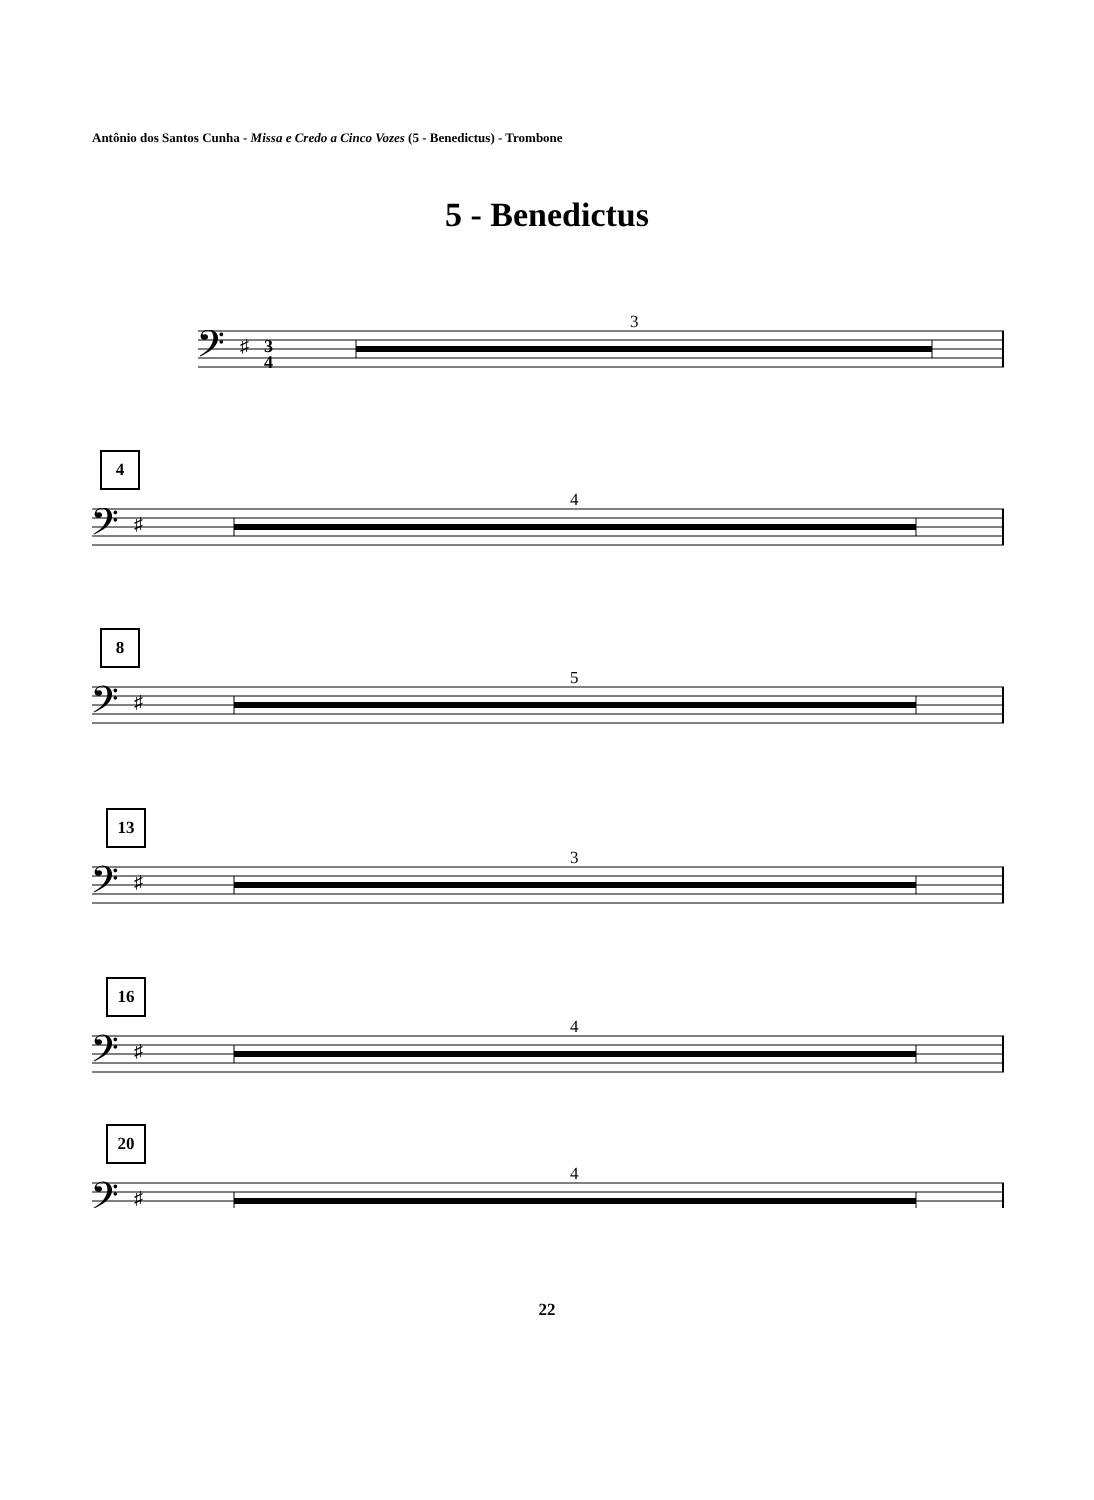Antônio dos Santos Cunha - Missa e Credo a Cinco Vozes (5 - Benedictus) - Trombone
5 - Benedictus
3
𝄢
♯
3
4
4
4
8
5
13
3
16
4
20
4
𝄢
♯
22